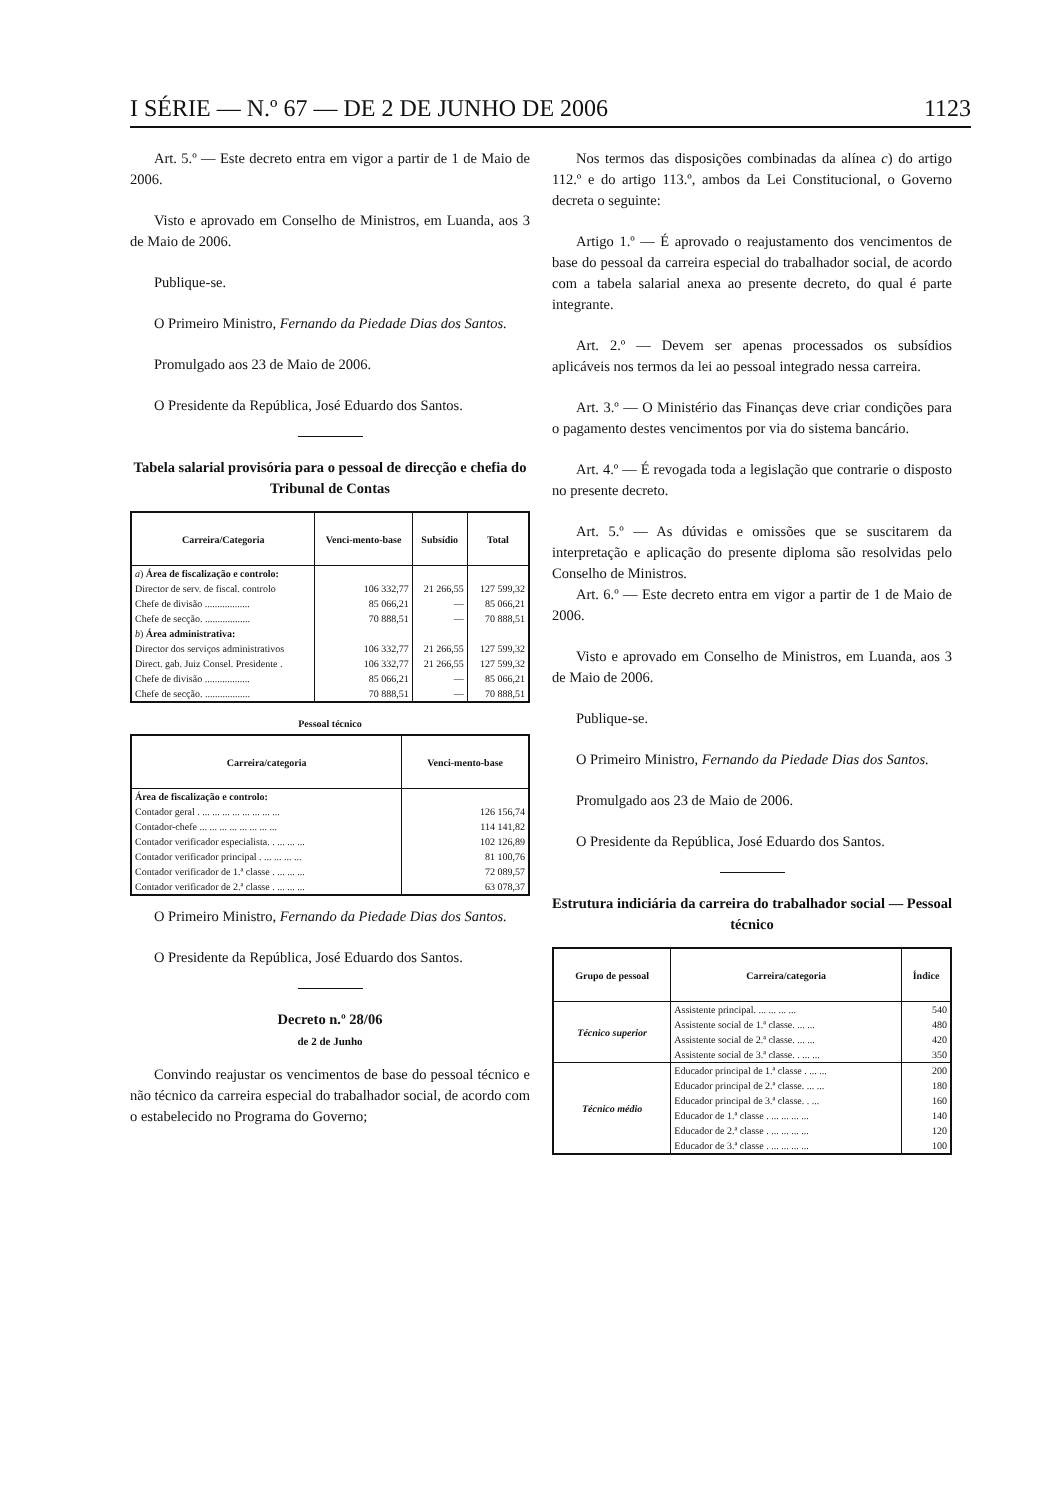I SÉRIE — N.º 67 — DE 2 DE JUNHO DE 2006 1123
Art. 5.º — Este decreto entra em vigor a partir de 1 de Maio de 2006.
Visto e aprovado em Conselho de Ministros, em Luanda, aos 3 de Maio de 2006.
Publique-se.
O Primeiro Ministro, Fernando da Piedade Dias dos Santos.
Promulgado aos 23 de Maio de 2006.
O Presidente da República, José Eduardo dos Santos.
Tabela salarial provisória para o pessoal de direcção e chefia do Tribunal de Contas
| Carreira/Categoria | Venci-mento-base | Subsídio | Total |
| --- | --- | --- | --- |
| a ) Área de fiscalização e controlo: | | | |
| Director de serv. de fiscal. controlo | 106 332,77 | 21 266,55 | 127 599,32 |
| Chefe de divisão .................. | 85 066,21 | — | 85 066,21 |
| Chefe de secção. .................. | 70 888,51 | — | 70 888,51 |
| b ) Área administrativa: | | | |
| Director dos serviços administrativos | 106 332,77 | 21 266,55 | 127 599,32 |
| Direct. gab. Juiz Consel. Presidente . | 106 332,77 | 21 266,55 | 127 599,32 |
| Chefe de divisão .................. | 85 066,21 | — | 85 066,21 |
| Chefe de secção. .................. | 70 888,51 | — | 70 888,51 |
Pessoal técnico
| Carreira/categoria | Venci-mento-base |
| --- | --- |
| Área de fiscalização e controlo: | |
| Contador geral . ... ... ... ... ... ... ... ... | 126 156,74 |
| Contador-chefe ... ... ... ... ... ... ... ... | 114 141,82 |
| Contador verificador especialista. . ... ... ... | 102 126,89 |
| Contador verificador principal . ... ... ... ... | 81 100,76 |
| Contador verificador de 1.ª classe . ... ... ... | 72 089,57 |
| Contador verificador de 2.ª classe . ... ... ... | 63 078,37 |
O Primeiro Ministro, Fernando da Piedade Dias dos Santos.
O Presidente da República, José Eduardo dos Santos.
Decreto n.º 28/06
de 2 de Junho
Convindo reajustar os vencimentos de base do pessoal técnico e não técnico da carreira especial do trabalhador social, de acordo com o estabelecido no Programa do Governo;
Nos termos das disposições combinadas da alínea c) do artigo 112.º e do artigo 113.º, ambos da Lei Constitucional, o Governo decreta o seguinte:
Artigo 1.º — É aprovado o reajustamento dos vencimentos de base do pessoal da carreira especial do trabalhador social, de acordo com a tabela salarial anexa ao presente decreto, do qual é parte integrante.
Art. 2.º — Devem ser apenas processados os subsídios aplicáveis nos termos da lei ao pessoal integrado nessa carreira.
Art. 3.º — O Ministério das Finanças deve criar condições para o pagamento destes vencimentos por via do sistema bancário.
Art. 4.º — É revogada toda a legislação que contrarie o disposto no presente decreto.
Art. 5.º — As dúvidas e omissões que se suscitarem da interpretação e aplicação do presente diploma são resolvidas pelo Conselho de Ministros.
Art. 6.º — Este decreto entra em vigor a partir de 1 de Maio de 2006.
Visto e aprovado em Conselho de Ministros, em Luanda, aos 3 de Maio de 2006.
Publique-se.
O Primeiro Ministro, Fernando da Piedade Dias dos Santos.
Promulgado aos 23 de Maio de 2006.
O Presidente da República, José Eduardo dos Santos.
Estrutura indiciária da carreira do trabalhador social — Pessoal técnico
| Grupo de pessoal | Carreira/categoria | Índice |
| --- | --- | --- |
| Técnico superior | Assistente principal. ... ... ... ... | 540 |
| | Assistente social de 1.ª classe. ... ... | 480 |
| | Assistente social de 2.ª classe. ... ... | 420 |
| | Assistente social de 3.ª classe. . ... ... | 350 |
| Técnico médio | Educador principal de 1.ª classe . ... ... | 200 |
| | Educador principal de 2.ª classe. ... ... | 180 |
| | Educador principal de 3.ª classe. . ... | 160 |
| | Educador de 1.ª classe . ... ... ... ... | 140 |
| | Educador de 2.ª classe . ... ... ... ... | 120 |
| | Educador de 3.ª classe . ... ... ... ... | 100 |